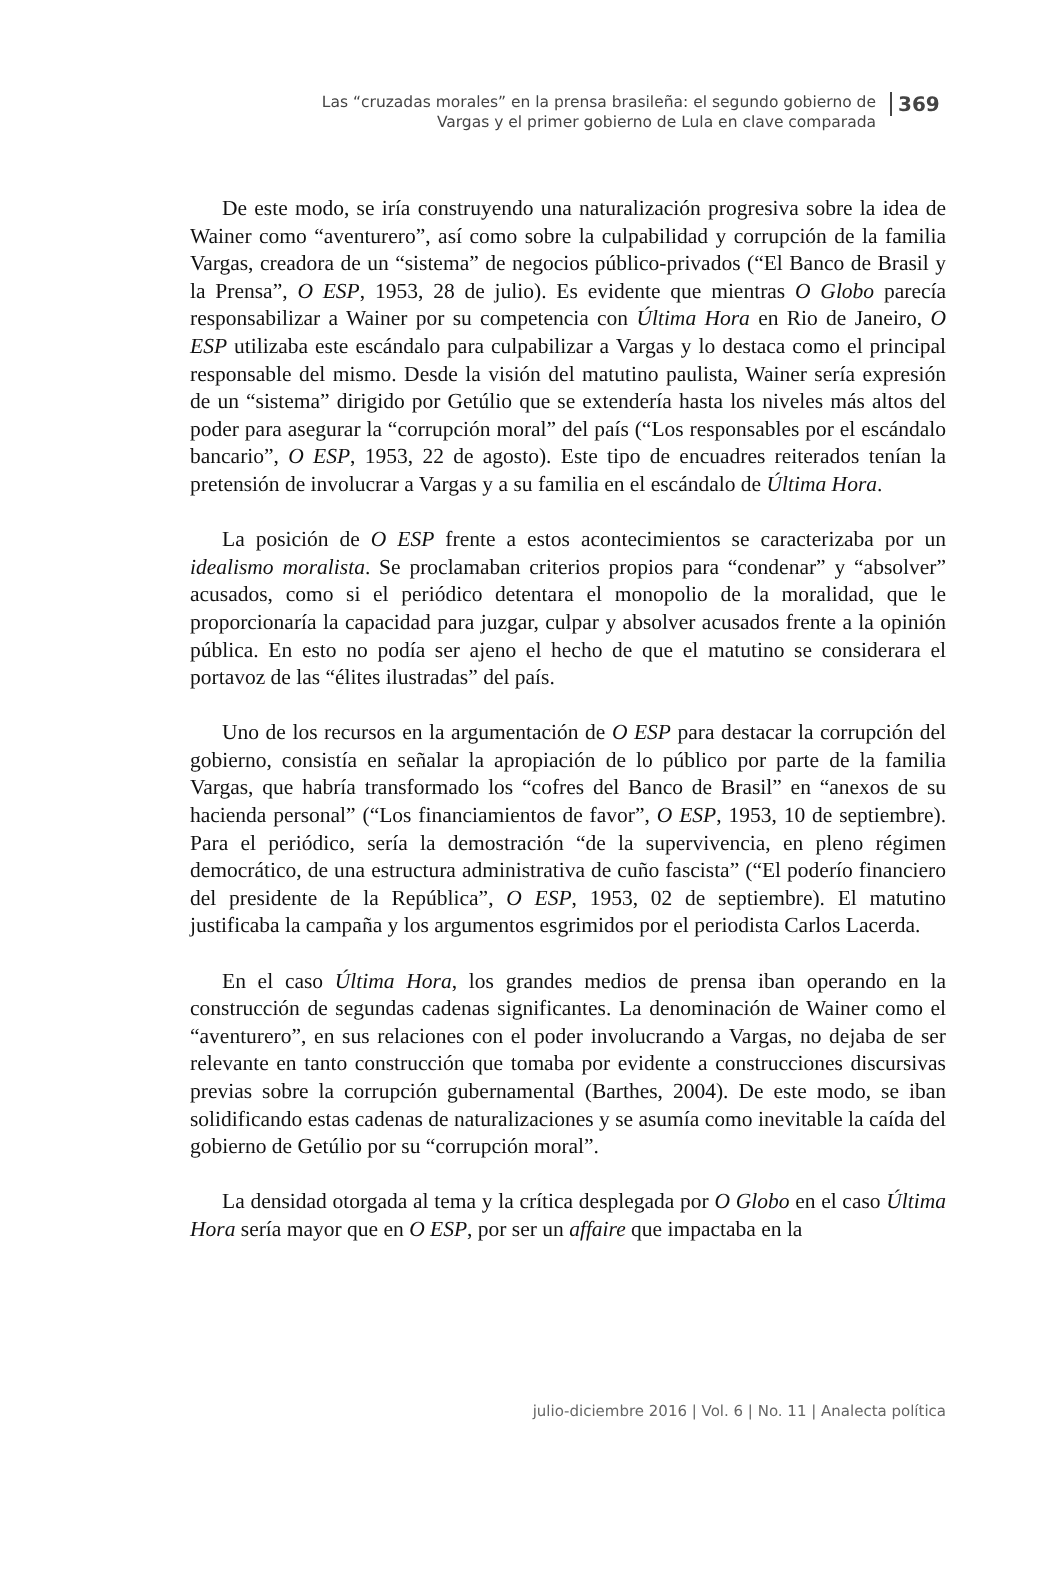Las “cruzadas morales” en la prensa brasileña: el segundo gobierno de Vargas y el primer gobierno de Lula en clave comparada
369
De este modo, se iría construyendo una naturalización progresiva sobre la idea de Wainer como “aventurero”, así como sobre la culpabilidad y corrupción de la familia Vargas, creadora de un “sistema” de negocios público-privados (“El Banco de Brasil y la Prensa”, O ESP, 1953, 28 de julio). Es evidente que mientras O Globo parecía responsabilizar a Wainer por su competencia con Última Hora en Rio de Janeiro, O ESP utilizaba este escándalo para culpabilizar a Vargas y lo destaca como el principal responsable del mismo. Desde la visión del matutino paulista, Wainer sería expresión de un “sistema” dirigido por Getúlio que se extendería hasta los niveles más altos del poder para asegurar la “corrupción moral” del país (“Los responsables por el escándalo bancario”, O ESP, 1953, 22 de agosto). Este tipo de encuadres reiterados tenían la pretensión de involucrar a Vargas y a su familia en el escándalo de Última Hora.
La posición de O ESP frente a estos acontecimientos se caracterizaba por un idealismo moralista. Se proclamaban criterios propios para “condenar” y “absolver” acusados, como si el periódico detentara el monopolio de la moralidad, que le proporcionaría la capacidad para juzgar, culpar y absolver acusados frente a la opinión pública. En esto no podía ser ajeno el hecho de que el matutino se considerara el portavoz de las “élites ilustradas” del país.
Uno de los recursos en la argumentación de O ESP para destacar la corrupción del gobierno, consistía en señalar la apropiación de lo público por parte de la familia Vargas, que habría transformado los “cofres del Banco de Brasil” en “anexos de su hacienda personal” (“Los financiamientos de favor”, O ESP, 1953, 10 de septiembre). Para el periódico, sería la demostración “de la supervivencia, en pleno régimen democrático, de una estructura administrativa de cuño fascista” (“El poderío financiero del presidente de la República”, O ESP, 1953, 02 de septiembre). El matutino justificaba la campaña y los argumentos esgrimidos por el periodista Carlos Lacerda.
En el caso Última Hora, los grandes medios de prensa iban operando en la construcción de segundas cadenas significantes. La denominación de Wainer como el “aventurero”, en sus relaciones con el poder involucrando a Vargas, no dejaba de ser relevante en tanto construcción que tomaba por evidente a construcciones discursivas previas sobre la corrupción gubernamental (Barthes, 2004). De este modo, se iban solidificando estas cadenas de naturalizaciones y se asumía como inevitable la caída del gobierno de Getúlio por su “corrupción moral”.
La densidad otorgada al tema y la crítica desplegada por O Globo en el caso Última Hora sería mayor que en O ESP, por ser un affaire que impactaba en la
julio-diciembre 2016 | Vol. 6 | No. 11 | Analecta política